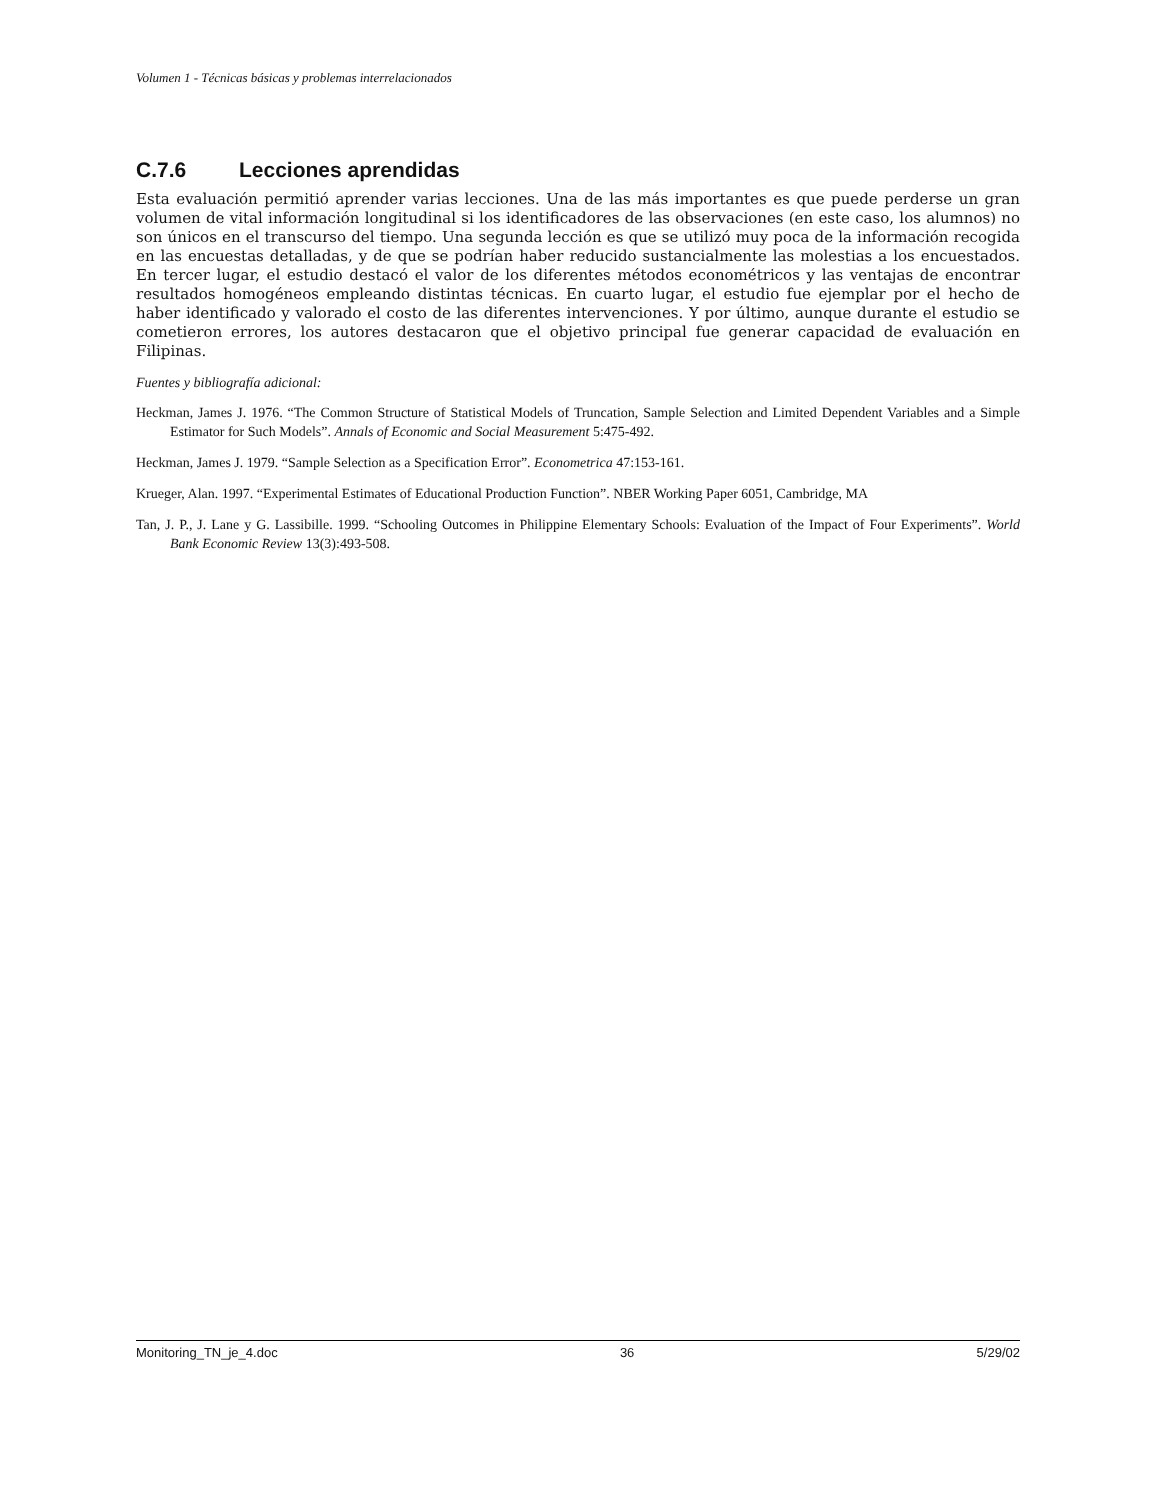Volumen 1 - Técnicas básicas y problemas interrelacionados
C.7.6 Lecciones aprendidas
Esta evaluación permitió aprender varias lecciones. Una de las más importantes es que puede perderse un gran volumen de vital información longitudinal si los identificadores de las observaciones (en este caso, los alumnos) no son únicos en el transcurso del tiempo. Una segunda lección es que se utilizó muy poca de la información recogida en las encuestas detalladas, y de que se podrían haber reducido sustancialmente las molestias a los encuestados. En tercer lugar, el estudio destacó el valor de los diferentes métodos econométricos y las ventajas de encontrar resultados homogéneos empleando distintas técnicas. En cuarto lugar, el estudio fue ejemplar por el hecho de haber identificado y valorado el costo de las diferentes intervenciones. Y por último, aunque durante el estudio se cometieron errores, los autores destacaron que el objetivo principal fue generar capacidad de evaluación en Filipinas.
Fuentes y bibliografía adicional:
Heckman, James J. 1976. “The Common Structure of Statistical Models of Truncation, Sample Selection and Limited Dependent Variables and a Simple Estimator for Such Models”. Annals of Economic and Social Measurement 5:475-492.
Heckman, James J. 1979. “Sample Selection as a Specification Error”. Econometrica 47:153-161.
Krueger, Alan. 1997. “Experimental Estimates of Educational Production Function”. NBER Working Paper 6051, Cambridge, MA
Tan, J. P., J. Lane y G. Lassibille. 1999. “Schooling Outcomes in Philippine Elementary Schools: Evaluation of the Impact of Four Experiments”. World Bank Economic Review 13(3):493-508.
Monitoring_TN_je_4.doc 36 5/29/02